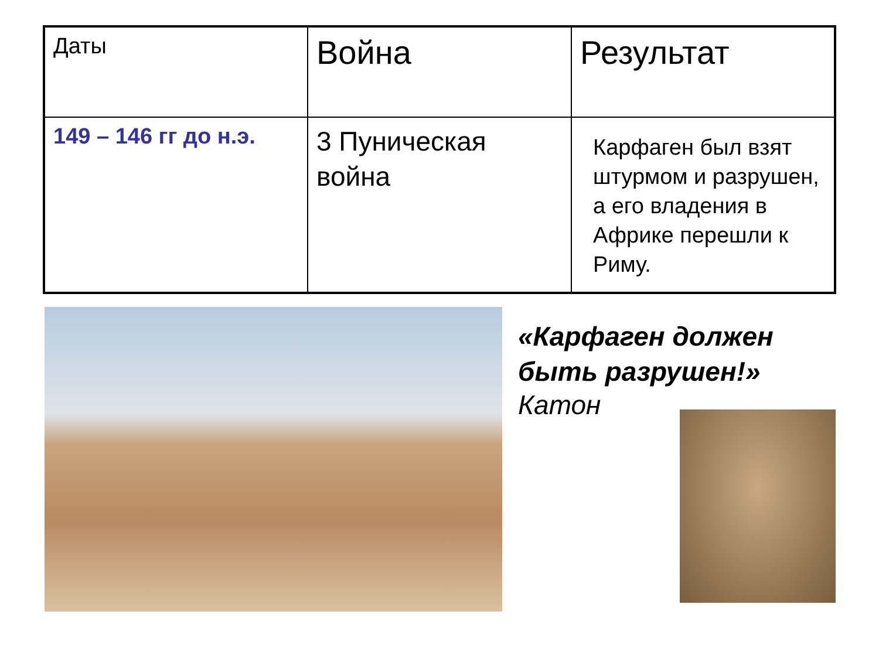| Даты | Война | Результат |
| 149 – 146 гг до н.э. | 3 Пуническая война | Карфаген был взят штурмом и разрушен, а его владения в Африке перешли к Риму. |
«Карфаген должен быть разрушен!»
Катон